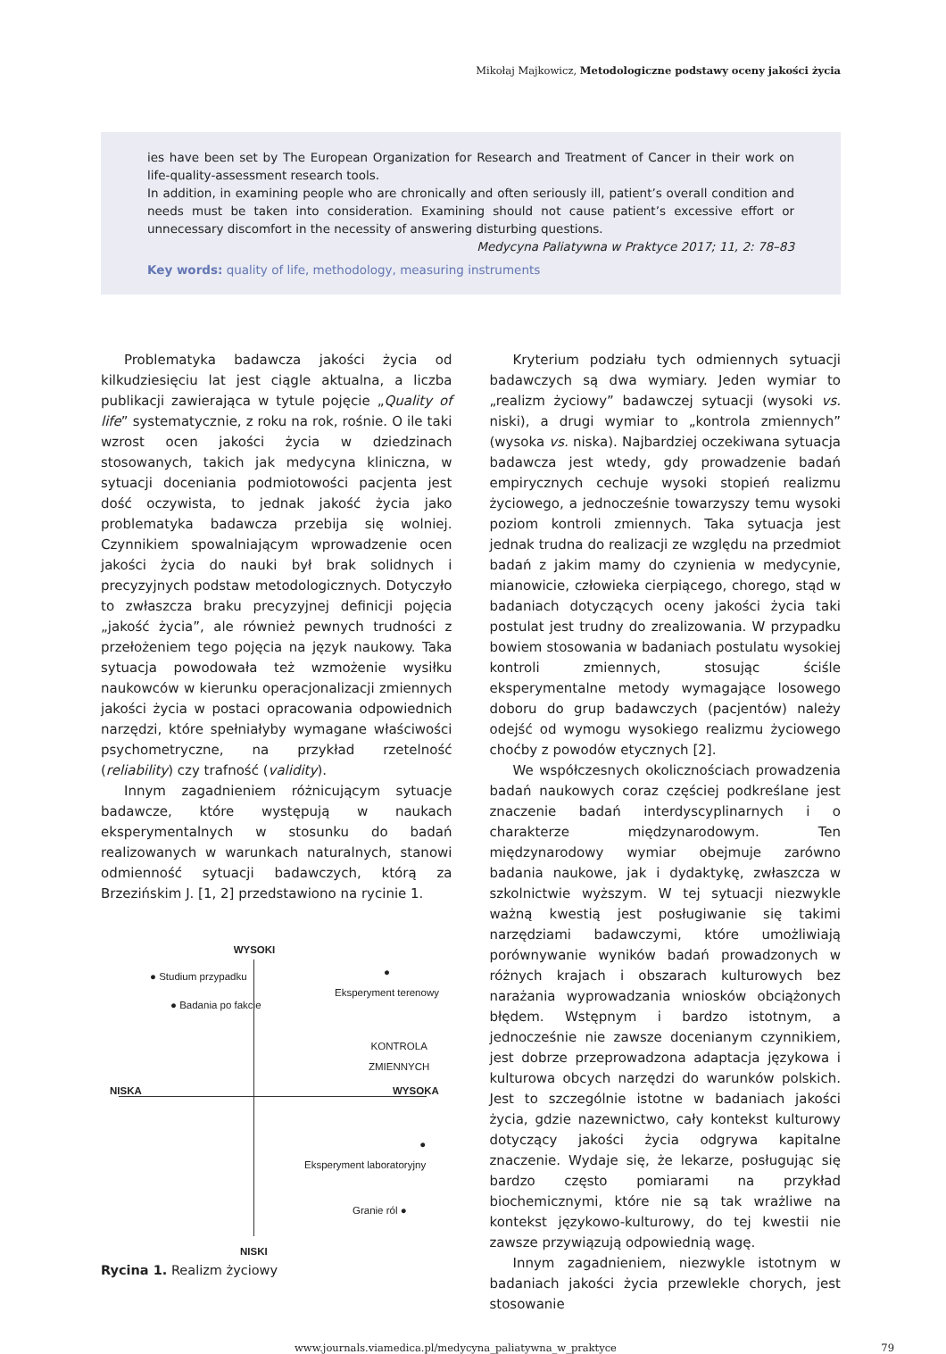Mikołaj Majkowicz, Metodologiczne podstawy oceny jakości życia
ies have been set by The European Organization for Research and Treatment of Cancer in their work on life-quality-assessment research tools.
In addition, in examining people who are chronically and often seriously ill, patient’s overall condition and needs must be taken into consideration. Examining should not cause patient’s excessive effort or unnecessary discomfort in the necessity of answering disturbing questions.
Medycyna Paliatywna w Praktyce 2017; 11, 2: 78–83
Key words: quality of life, methodology, measuring instruments
Problematyka badawcza jakości życia od kilkudziesięciu lat jest ciągle aktualna, a liczba publikacji zawierająca w tytule pojęcie „Quality of life” systematycznie, z roku na rok, rośnie. O ile taki wzrost ocen jakości życia w dziedzinach stosowanych, takich jak medycyna kliniczna, w sytuacji doceniania podmiotowości pacjenta jest dość oczywista, to jednak jakość życia jako problematyka badawcza przebija się wolniej. Czynnikiem spowalniającym wprowadzenie ocen jakości życia do nauki był brak solidnych i precyzyjnych podstaw metodologicznych. Dotyczyło to zwłaszcza braku precyzyjnej definicji pojęcia „jakość życia”, ale również pewnych trudności z przełożeniem tego pojęcia na język naukowy. Taka sytuacja powodowała też wzmożenie wysiłku naukowców w kierunku operacjonalizacji zmiennych jakości życia w postaci opracowania odpowiednich narzędzi, które spełniałyby wymagane właściwości psychometryczne, na przykład rzetelność (reliability) czy trafność (validity).
Innym zagadnieniem różnicującym sytuacje badawcze, które występują w naukach eksperymentalnych w stosunku do badań realizowanych w warunkach naturalnych, stanowi odmienność sytuacji badawczych, którą za Brzezińskim J. [1, 2] przedstawiono na rycinie 1.
WYSOKI
● Studium przypadku
● Badania po fakcie
●
Eksperyment terenowy
KONTROLA
ZMIENNYCH
NISKA WYSOKA
●
Eksperyment laboratoryjny
Granie ról ●
NISKI
Rycina 1. Realizm życiowy
Kryterium podziału tych odmiennych sytuacji badawczych są dwa wymiary. Jeden wymiar to „realizm życiowy” badawczej sytuacji (wysoki vs. niski), a drugi wymiar to „kontrola zmiennych” (wysoka vs. niska). Najbardziej oczekiwana sytuacja badawcza jest wtedy, gdy prowadzenie badań empirycznych cechuje wysoki stopień realizmu życiowego, a jednocześnie towarzyszy temu wysoki poziom kontroli zmiennych. Taka sytuacja jest jednak trudna do realizacji ze względu na przedmiot badań z jakim mamy do czynienia w medycynie, mianowicie, człowieka cierpiącego, chorego, stąd w badaniach dotyczących oceny jakości życia taki postulat jest trudny do zrealizowania. W przypadku bowiem stosowania w badaniach postulatu wysokiej kontroli zmiennych, stosując ściśle eksperymentalne metody wymagające losowego doboru do grup badawczych (pacjentów) należy odejść od wymogu wysokiego realizmu życiowego choćby z powodów etycznych [2].
We współczesnych okolicznościach prowadzenia badań naukowych coraz częściej podkreślane jest znaczenie badań interdyscyplinarnych i o charakterze międzynarodowym. Ten międzynarodowy wymiar obejmuje zarówno badania naukowe, jak i dydaktykę, zwłaszcza w szkolnictwie wyższym. W tej sytuacji niezwykle ważną kwestią jest posługiwanie się takimi narzędziami badawczymi, które umożliwiają porównywanie wyników badań prowadzonych w różnych krajach i obszarach kulturowych bez narażania wyprowadzania wniosków obciążonych błędem. Wstępnym i bardzo istotnym, a jednocześnie nie zawsze docenianym czynnikiem, jest dobrze przeprowadzona adaptacja językowa i kulturowa obcych narzędzi do warunków polskich. Jest to szczególnie istotne w badaniach jakości życia, gdzie nazewnictwo, cały kontekst kulturowy dotyczący jakości życia odgrywa kapitalne znaczenie. Wydaje się, że lekarze, posługując się bardzo często pomiarami na przykład biochemicznymi, które nie są tak wrażliwe na kontekst językowo-kulturowy, do tej kwestii nie zawsze przywiązują odpowiednią wagę.
Innym zagadnieniem, niezwykle istotnym w badaniach jakości życia przewlekle chorych, jest stosowanie
www.journals.viamedica.pl/medycyna_paliatywna_w_praktyce 79